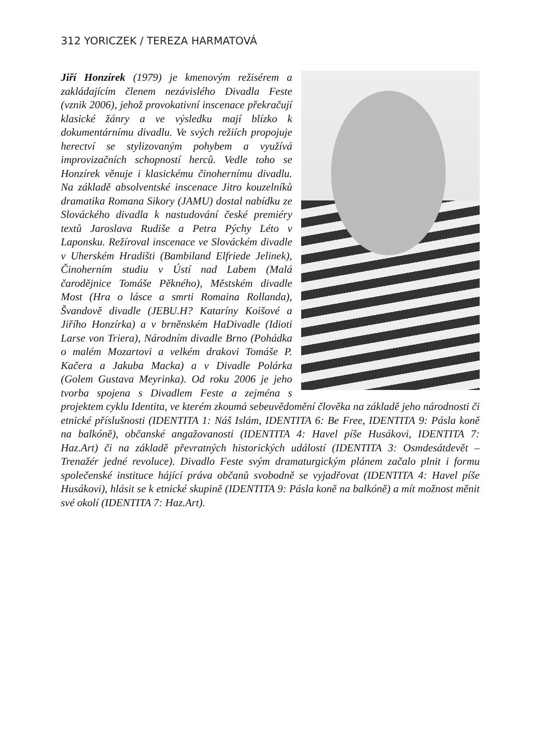312 YORICZEK / TEREZA HARMATOVÁ
Jiří Honzírek (1979) je kmenovým režisérem a zakládajícím členem nezávislého Divadla Feste (vznik 2006), jehož provokativní inscenace překračují klasické žánry a ve výsledku mají blízko k dokumentárnímu divadlu. Ve svých režiích propojuje herectví se stylizovaným pohybem a využívá improvizačních schopností herců. Vedle toho se Honzírek věnuje i klasickému činohernímu divadlu. Na základě absolventské inscenace Jitro kouzelníků dramatika Romana Sikory (JAMU) dostal nabídku ze Slováckého divadla k nastudování české premiéry textů Jaroslava Rudiše a Petra Pýchy Léto v Laponsku. Režíroval inscenace ve Slováckém divadle v Uherském Hradišti (Bambiland Elfriede Jelinek), Činoherním studiu v Ústí nad Labem (Malá čarodějnice Tomáše Pěkného), Městském divadle Most (Hra o lásce a smrti Romaina Rollanda), Švandově divadle (JEBU.H? Kataríny Koišové a Jiřího Honzírka) a v brněnském HaDivadle (Idioti Larse von Triera), Národním divadle Brno (Pohádka o malém Mozartovi a velkém drakovi Tomáše P. Kačera a Jakuba Macka) a v Divadle Polárka (Golem Gustava Meyrinka). Od roku 2006 je jeho tvorba spojena s Divadlem Feste a zejména s projektem cyklu Identita, ve kterém zkoumá sebeuvědomění člověka na základě jeho národnosti či etnické příslušnosti (IDENTITA 1: Náš Islám, IDENTITA 6: Be Free, IDENTITA 9: Pásla koně na balkóně), občanské angažovanosti (IDENTITA 4: Havel píše Husákovi, IDENTITA 7: Haz.Art) či na základě převratných historických událostí (IDENTITA 3: Osmdesátdevět – Trenažér jedné revoluce). Divadlo Feste svým dramaturgickým plánem začalo plnit i formu společenské instituce hájící práva občanů svobodně se vyjadřovat (IDENTITA 4: Havel píše Husákovi), hlásit se k etnické skupině (IDENTITA 9: Pásla koně na balkóně) a mít možnost měnit své okolí (IDENTITA 7: Haz.Art).